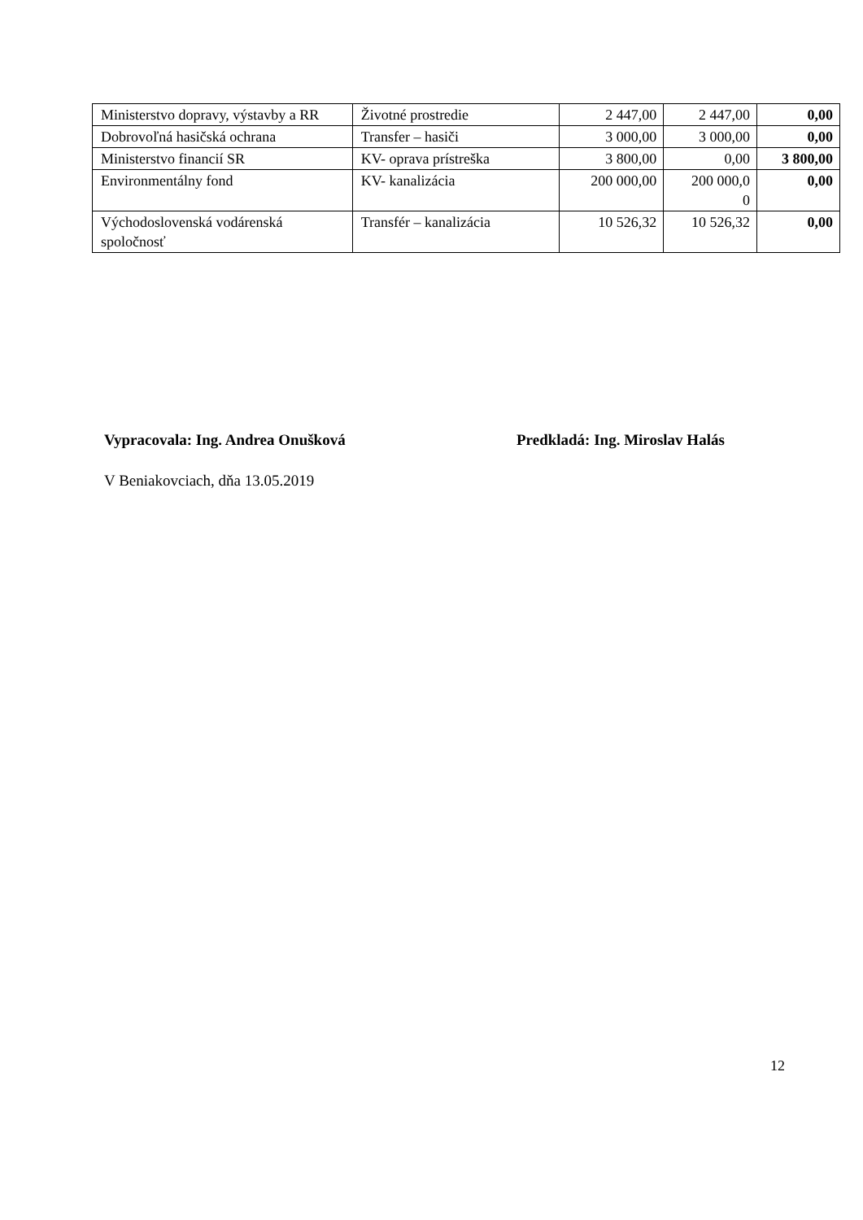| Ministerstvo dopravy, výstavby a RR | Životné prostredie | 2 447,00 | 2 447,00 | 0,00 |
| Dobrovoľná hasičská ochrana | Transfer – hasiči | 3 000,00 | 3 000,00 | 0,00 |
| Ministerstvo financií SR | KV- oprava prístreška | 3 800,00 | 0,00 | 3 800,00 |
| Environmentálny fond | KV- kanalizácia | 200 000,00 | 200 000,0 0 | 0,00 |
| Východoslovenská vodárenská spoločnosť | Transfér – kanalizácia | 10 526,32 | 10 526,32 | 0,00 |
Vypracovala: Ing. Andrea Onušková Predkladá: Ing. Miroslav Halás
V Beniakovciach, dňa 13.05.2019
12